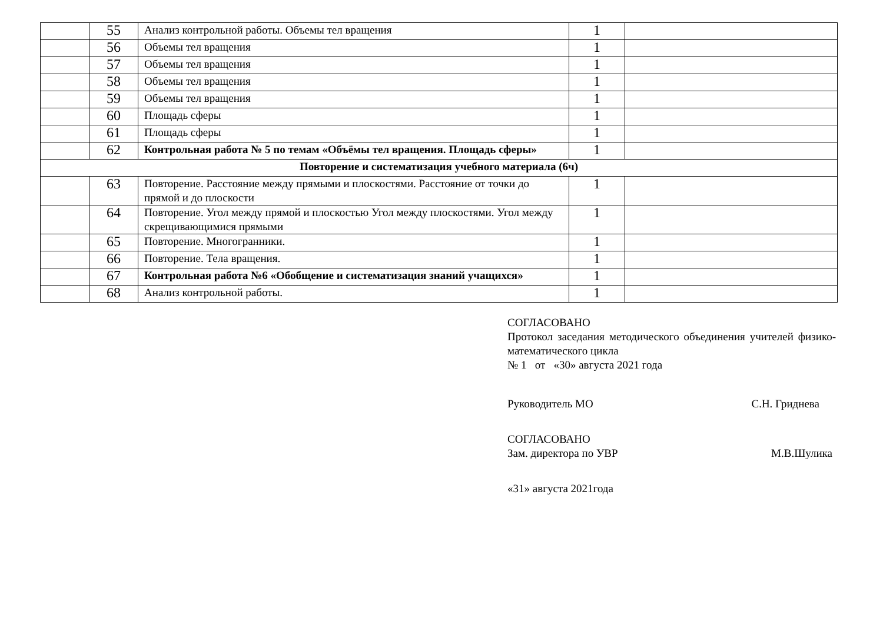| | 55 | Анализ контрольной работы. Объемы тел вращения | 1 | |
| | 56 | Объемы тел вращения | 1 | |
| | 57 | Объемы тел вращения | 1 | |
| | 58 | Объемы тел вращения | 1 | |
| | 59 | Объемы тел вращения | 1 | |
| | 60 | Площадь сферы | 1 | |
| | 61 | Площадь сферы | 1 | |
| | 62 | Контрольная работа № 5 по темам «Объёмы тел вращения. Площадь сферы» | 1 | |
| Повторение и систематизация учебного материала (6ч) | | | | |
| | 63 | Повторение. Расстояние между прямыми и плоскостями. Расстояние от точки до прямой и до плоскости | 1 | |
| | 64 | Повторение. Угол между прямой и плоскостью Угол между плоскостями. Угол между скрещивающимися прямыми | 1 | |
| | 65 | Повторение. Многогранники. | 1 | |
| | 66 | Повторение. Тела вращения. | 1 | |
| | 67 | Контрольная работа №6 «Обобщение и систематизация знаний учащихся» | 1 | |
| | 68 | Анализ контрольной работы. | 1 | |
СОГЛАСОВАНО
Протокол заседания методического объединения учителей физико-математического цикла
№ 1 от «30» августа 2021 года
Руководитель МО С.Н. Гриднева
СОГЛАСОВАНО
Зам. директора по УВР М.В.Шулика
«31» августа 2021года